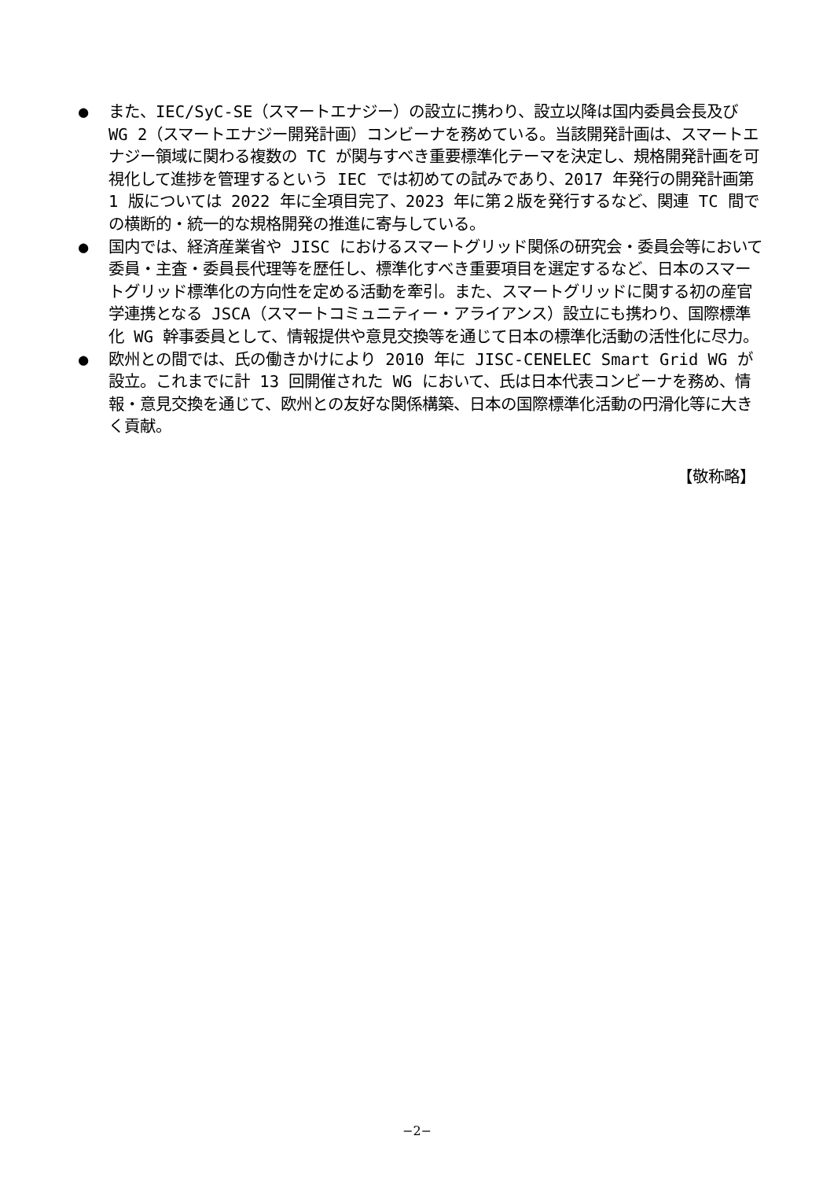● また、IEC/SyC-SE（スマートエナジー）の設立に携わり、設立以降は国内委員会長及び WG 2（スマートエナジー開発計画）コンビーナを務めている。当該開発計画は、スマートエナジー領域に関わる複数の TC が関与すべき重要標準化テーマを決定し、規格開発計画を可視化して進捗を管理するという IEC では初めての試みであり、2017 年発行の開発計画第 1 版については 2022 年に全項目完了、2023 年に第２版を発行するなど、関連 TC 間での横断的・統一的な規格開発の推進に寄与している。
● 国内では、経済産業省や JISC におけるスマートグリッド関係の研究会・委員会等において委員・主査・委員長代理等を歴任し、標準化すべき重要項目を選定するなど、日本のスマートグリッド標準化の方向性を定める活動を牽引。また、スマートグリッドに関する初の産官学連携となる JSCA（スマートコミュニティー・アライアンス）設立にも携わり、国際標準化 WG 幹事委員として、情報提供や意見交換等を通じて日本の標準化活動の活性化に尽力。
● 欧州との間では、氏の働きかけにより 2010 年に JISC-CENELEC Smart Grid WG が設立。これまでに計 13 回開催された WG において、氏は日本代表コンビーナを務め、情報・意見交換を通じて、欧州との友好な関係構築、日本の国際標準化活動の円滑化等に大きく貢献。
【敬称略】
−2−